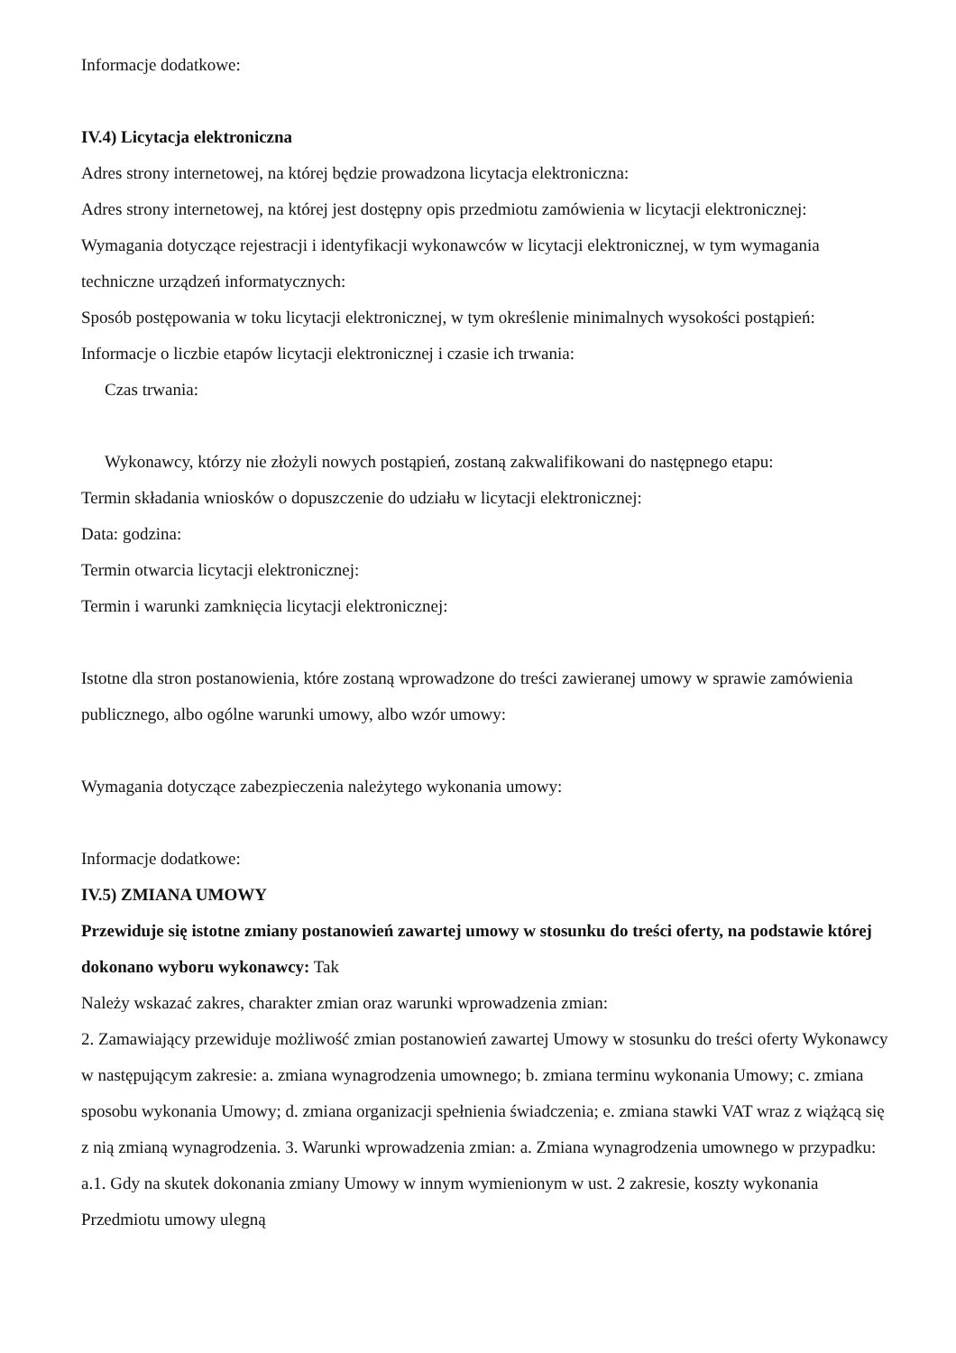Informacje dodatkowe:
IV.4) Licytacja elektroniczna
Adres strony internetowej, na której będzie prowadzona licytacja elektroniczna:
Adres strony internetowej, na której jest dostępny opis przedmiotu zamówienia w licytacji elektronicznej:
Wymagania dotyczące rejestracji i identyfikacji wykonawców w licytacji elektronicznej, w tym wymagania techniczne urządzeń informatycznych:
Sposób postępowania w toku licytacji elektronicznej, w tym określenie minimalnych wysokości postąpień:
Informacje o liczbie etapów licytacji elektronicznej i czasie ich trwania:
Czas trwania:
Wykonawcy, którzy nie złożyli nowych postąpień, zostaną zakwalifikowani do następnego etapu:
Termin składania wniosków o dopuszczenie do udziału w licytacji elektronicznej:
Data: godzina:
Termin otwarcia licytacji elektronicznej:
Termin i warunki zamknięcia licytacji elektronicznej:
Istotne dla stron postanowienia, które zostaną wprowadzone do treści zawieranej umowy w sprawie zamówienia publicznego, albo ogólne warunki umowy, albo wzór umowy:
Wymagania dotyczące zabezpieczenia należytego wykonania umowy:
Informacje dodatkowe:
IV.5) ZMIANA UMOWY
Przewiduje się istotne zmiany postanowień zawartej umowy w stosunku do treści oferty, na podstawie której dokonano wyboru wykonawcy: Tak
Należy wskazać zakres, charakter zmian oraz warunki wprowadzenia zmian:
2. Zamawiający przewiduje możliwość zmian postanowień zawartej Umowy w stosunku do treści oferty Wykonawcy w następującym zakresie: a. zmiana wynagrodzenia umownego; b. zmiana terminu wykonania Umowy; c. zmiana sposobu wykonania Umowy; d. zmiana organizacji spełnienia świadczenia; e. zmiana stawki VAT wraz z wiążącą się z nią zmianą wynagrodzenia. 3. Warunki wprowadzenia zmian: a. Zmiana wynagrodzenia umownego w przypadku: a.1. Gdy na skutek dokonania zmiany Umowy w innym wymienionym w ust. 2 zakresie, koszty wykonania Przedmiotu umowy ulegną